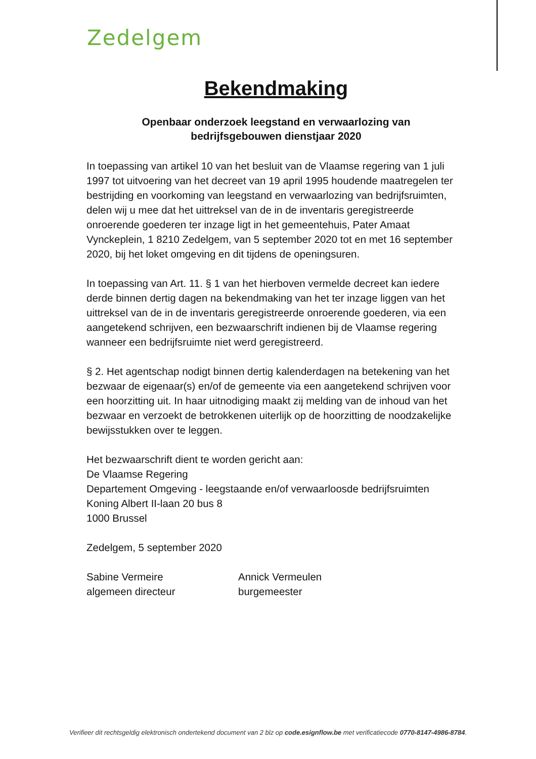Zedelgem
Bekendmaking
Openbaar onderzoek leegstand en verwaarlozing van
bedrijfsgebouwen dienstjaar 2020
In toepassing van artikel 10 van het besluit van de Vlaamse regering van 1 juli 1997 tot uitvoering van het decreet van 19 april 1995 houdende maatregelen ter bestrijding en voorkoming van leegstand en verwaarlozing van bedrijfsruimten, delen wij u mee dat het uittreksel van de in de inventaris geregistreerde onroerende goederen ter inzage ligt in het gemeentehuis, Pater Amaat Vynckeplein, 1 8210 Zedelgem, van 5 september 2020 tot en met 16 september 2020, bij het loket omgeving en dit tijdens de openingsuren.
In toepassing van Art. 11. § 1 van het hierboven vermelde decreet kan iedere derde binnen dertig dagen na bekendmaking van het ter inzage liggen van het uittreksel van de in de inventaris geregistreerde onroerende goederen, via een aangetekend schrijven, een bezwaarschrift indienen bij de Vlaamse regering wanneer een bedrijfsruimte niet werd geregistreerd.
§ 2. Het agentschap nodigt binnen dertig kalenderdagen na betekening van het bezwaar de eigenaar(s) en/of de gemeente via een aangetekend schrijven voor een hoorzitting uit. In haar uitnodiging maakt zij melding van de inhoud van het bezwaar en verzoekt de betrokkenen uiterlijk op de hoorzitting de noodzakelijke bewijsstukken over te leggen.
Het bezwaarschrift dient te worden gericht aan:
De Vlaamse Regering
Departement Omgeving - leegstaande en/of verwaarloosde bedrijfsruimten
Koning Albert II-laan 20 bus 8
1000 Brussel
Zedelgem, 5 september 2020
Sabine Vermeire
algemeen directeur
Annick Vermeulen
burgemeester
Verifieer dit rechtsgeldig elektronisch ondertekend document van 2 blz op code.esignflow.be met verificatiecode 0770-8147-4986-8784.